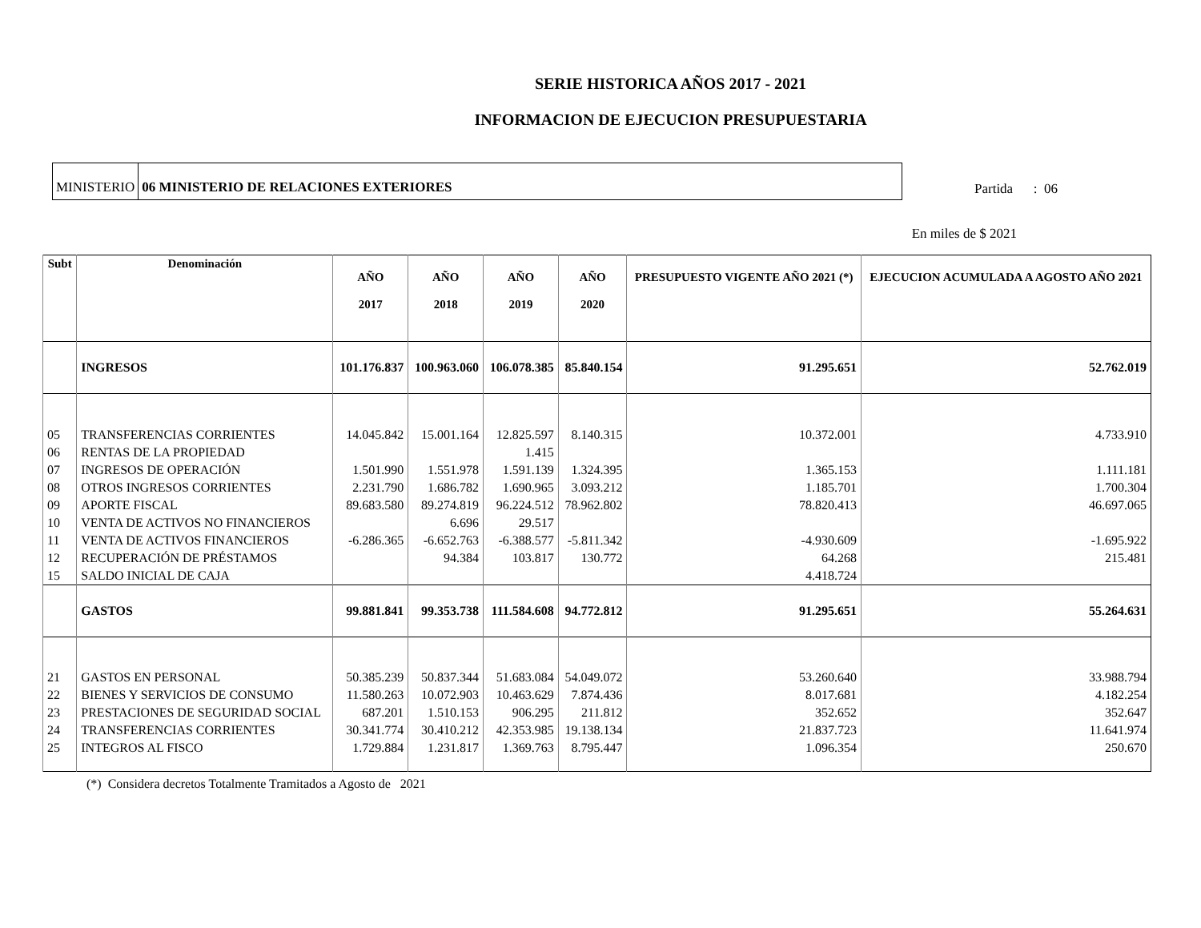SERIE HISTORICA AÑOS 2017 - 2021
INFORMACION DE EJECUCION PRESUPUESTARIA
MINISTERIO 06 MINISTERIO DE RELACIONES EXTERIORES
Partida : 06
En miles de $ 2021
| Subt | Denominación | AÑO 2017 | AÑO 2018 | AÑO 2019 | AÑO 2020 | PRESUPUESTO VIGENTE AÑO 2021 (*) | EJECUCION ACUMULADA A AGOSTO AÑO 2021 |
| --- | --- | --- | --- | --- | --- | --- | --- |
| | INGRESOS | 101.176.837 | 100.963.060 | 106.078.385 | 85.840.154 | 91.295.651 | 52.762.019 |
| 05 | TRANSFERENCIAS CORRIENTES | 14.045.842 | 15.001.164 | 12.825.597 | 8.140.315 | 10.372.001 | 4.733.910 |
| 06 | RENTAS DE LA PROPIEDAD | | | 1.415 | | | |
| 07 | INGRESOS DE OPERACIÓN | 1.501.990 | 1.551.978 | 1.591.139 | 1.324.395 | 1.365.153 | 1.111.181 |
| 08 | OTROS INGRESOS CORRIENTES | 2.231.790 | 1.686.782 | 1.690.965 | 3.093.212 | 1.185.701 | 1.700.304 |
| 09 | APORTE FISCAL | 89.683.580 | 89.274.819 | 96.224.512 | 78.962.802 | 78.820.413 | 46.697.065 |
| 10 | VENTA DE ACTIVOS NO FINANCIEROS | | 6.696 | 29.517 | | | |
| 11 | VENTA DE ACTIVOS FINANCIEROS | -6.286.365 | -6.652.763 | -6.388.577 | -5.811.342 | -4.930.609 | -1.695.922 |
| 12 | RECUPERACIÓN DE PRÉSTAMOS | | 94.384 | 103.817 | 130.772 | 64.268 | 215.481 |
| 15 | SALDO INICIAL DE CAJA | | | | | 4.418.724 | |
| | GASTOS | 99.881.841 | 99.353.738 | 111.584.608 | 94.772.812 | 91.295.651 | 55.264.631 |
| 21 | GASTOS EN PERSONAL | 50.385.239 | 50.837.344 | 51.683.084 | 54.049.072 | 53.260.640 | 33.988.794 |
| 22 | BIENES Y SERVICIOS DE CONSUMO | 11.580.263 | 10.072.903 | 10.463.629 | 7.874.436 | 8.017.681 | 4.182.254 |
| 23 | PRESTACIONES DE SEGURIDAD SOCIAL | 687.201 | 1.510.153 | 906.295 | 211.812 | 352.652 | 352.647 |
| 24 | TRANSFERENCIAS CORRIENTES | 30.341.774 | 30.410.212 | 42.353.985 | 19.138.134 | 21.837.723 | 11.641.974 |
| 25 | INTEGROS AL FISCO | 1.729.884 | 1.231.817 | 1.369.763 | 8.795.447 | 1.096.354 | 250.670 |
(*) Considera decretos Totalmente Tramitados a Agosto de 2021